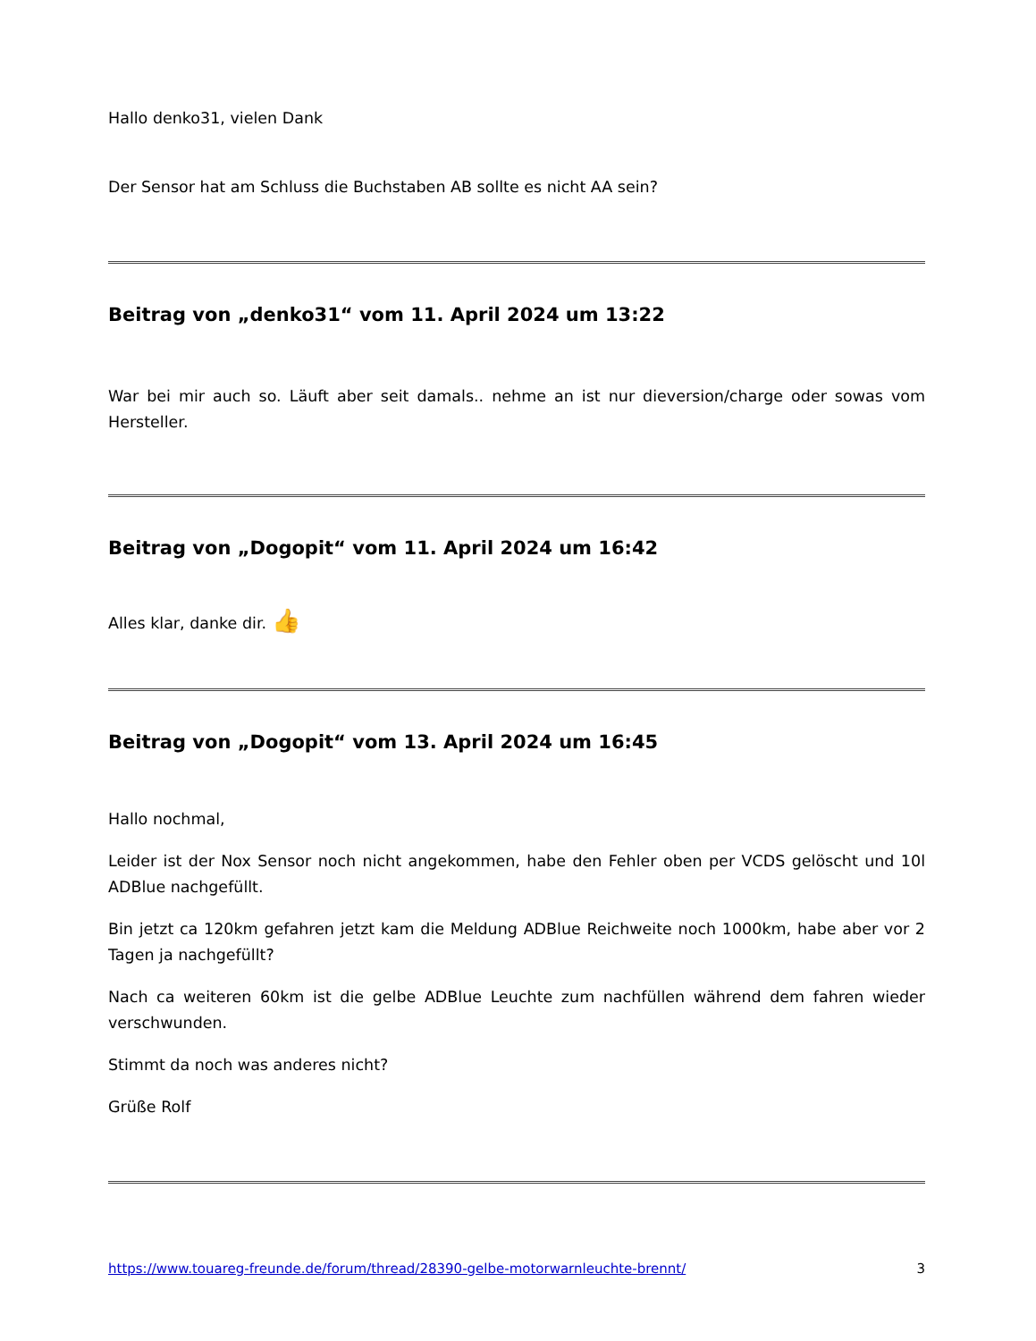Hallo denko31, vielen Dank
Der Sensor hat am Schluss die Buchstaben AB sollte es nicht AA sein?
Beitrag von „denko31“ vom 11. April 2024 um 13:22
War bei mir auch so. Läuft aber seit damals.. nehme an ist nur dieversion/charge oder sowas vom Hersteller.
Beitrag von „Dogopit“ vom 11. April 2024 um 16:42
Alles klar, danke dir. 👍
Beitrag von „Dogopit“ vom 13. April 2024 um 16:45
Hallo nochmal,
Leider ist der Nox Sensor noch nicht angekommen, habe den Fehler oben per VCDS gelöscht und 10l ADBlue nachgefüllt.
Bin jetzt ca 120km gefahren jetzt kam die Meldung ADBlue Reichweite noch 1000km, habe aber vor 2 Tagen ja nachgefüllt?
Nach ca weiteren 60km ist die gelbe ADBlue Leuchte zum nachfüllen während dem fahren wieder verschwunden.
Stimmt da noch was anderes nicht?
Grüße Rolf
https://www.touareg-freunde.de/forum/thread/28390-gelbe-motorwarnleuchte-brennt/ 3